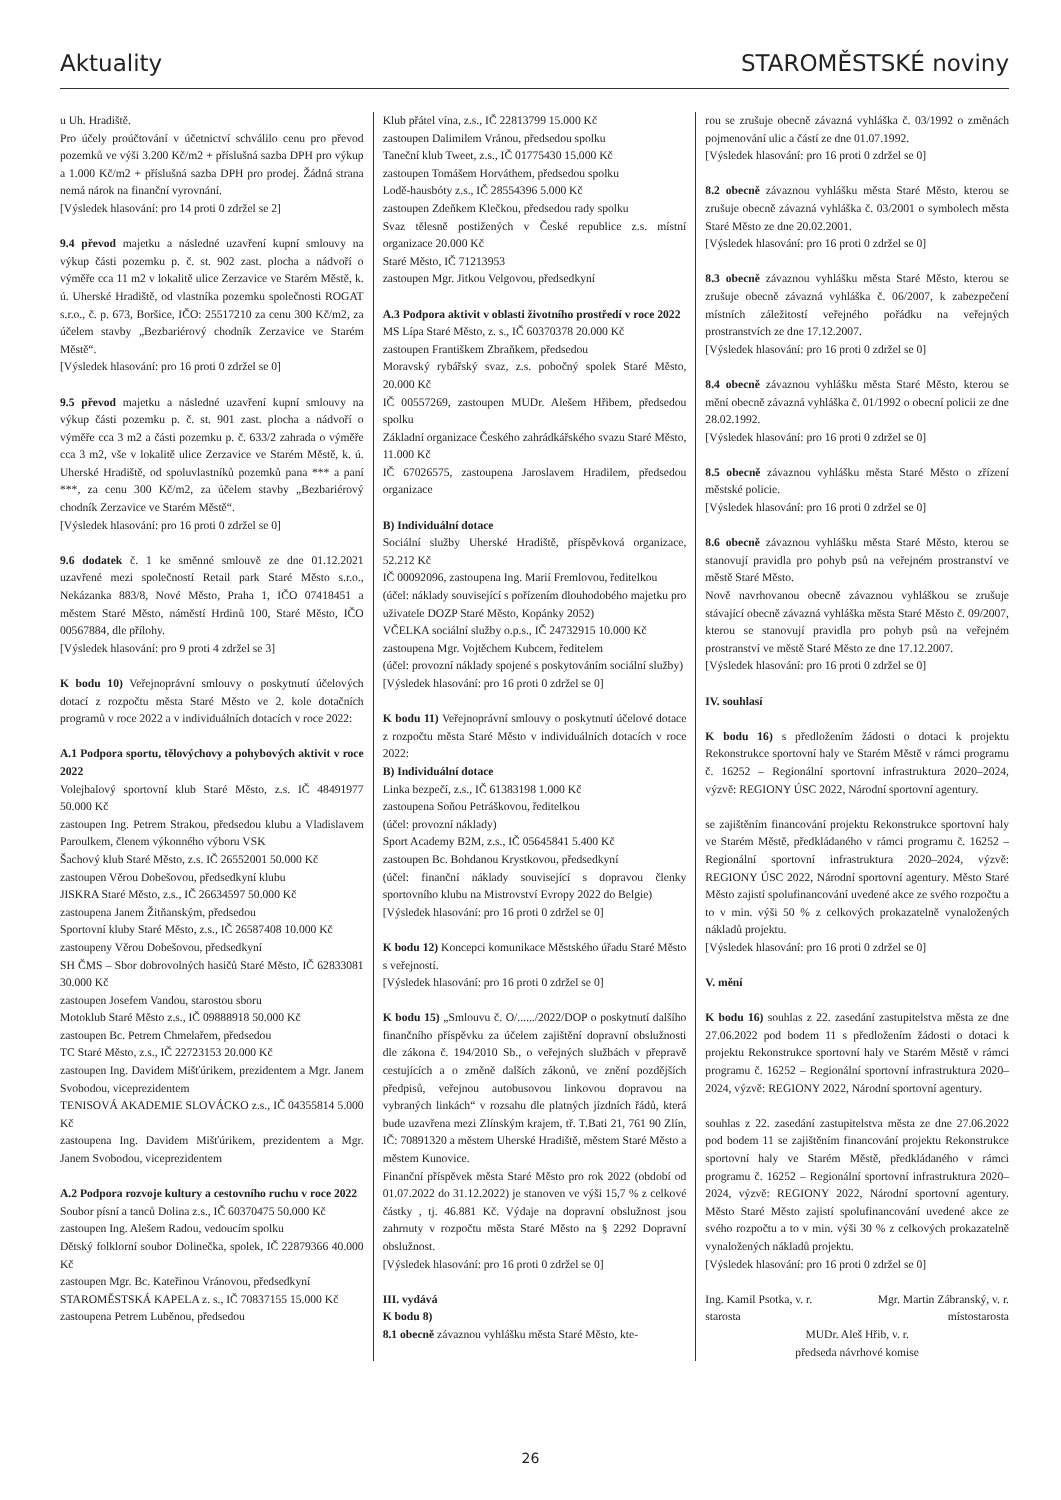Aktuality STAROMĚSTSKÉ noviny
u Uh. Hradiště.
Pro účely proúčtování v účetnictví schválilo cenu pro převod pozemků ve výši 3.200 Kč/m2 + příslušná sazba DPH pro výkup a 1.000 Kč/m2 + příslušná sazba DPH pro prodej. Žádná strana nemá nárok na finanční vyrovnání.
[Výsledek hlasování: pro 14 proti 0 zdržel se 2]
9.4 převod majetku a následné uzavření kupní smlouvy na výkup části pozemku p. č. st. 902 zast. plocha a nádvoří o výměře cca 11 m2 v lokalitě ulice Zerzavice ve Starém Městě, k. ú. Uherské Hradiště, od vlastníka pozemku společnosti ROGAT s.r.o., č. p. 673, Boršice, IČO: 25517210 za cenu 300 Kč/m2, za účelem stavby „Bezbariérový chodník Zerzavice ve Starém Městě“.
[Výsledek hlasování: pro 16 proti 0 zdržel se 0]
9.5 převod majetku a následné uzavření kupní smlouvy na výkup části pozemku p. č. st. 901 zast. plocha a nádvoří o výměře cca 3 m2 a části pozemku p. č. 633/2 zahrada o výměře cca 3 m2, vše v lokalitě ulice Zerzavice ve Starém Městě, k. ú. Uherské Hradiště, od spoluvlastníků pozemků pana *** a paní ***, za cenu 300 Kč/m2, za účelem stavby „Bezbariérový chodník Zerzavice ve Starém Městě“.
[Výsledek hlasování: pro 16 proti 0 zdržel se 0]
9.6 dodatek č. 1 ke směnné smlouvě ze dne 01.12.2021 uzavřené mezi společností Retail park Staré Město s.r.o., Nekázanka 883/8, Nové Město, Praha 1, IČO 07418451 a městem Staré Město, náměstí Hrdinů 100, Staré Město, IČO 00567884, dle přílohy.
[Výsledek hlasování: pro 9 proti 4 zdržel se 3]
K bodu 10) Veřejnoprávní smlouvy o poskytnutí účelových dotací z rozpočtu města Staré Město ve 2. kole dotačních programů v roce 2022 a v individuálních dotacích v roce 2022:
A.1 Podpora sportu, tělovýchovy a pohybových aktivit v roce 2022
Volejbalový sportovní klub Staré Město, z.s. IČ 48491977 50.000 Kč
zastoupen Ing. Petrem Strakou, předsedou klubu a Vladislavem Paroulkem, členem výkonného výboru VSK
Šachový klub Staré Město, z.s. IČ 26552001 50.000 Kč
zastoupen Věrou Dobešovou, předsedkyní klubu
JISKRA Staré Město, z.s., IČ 26634597 50.000 Kč
zastoupena Janem Žitňanským, předsedou
Sportovní kluby Staré Město, z.s., IČ 26587408 10.000 Kč
zastoupeny Věrou Dobešovou, předsedkyní
SH ČMS – Sbor dobrovolných hasičů Staré Město, IČ 62833081 30.000 Kč
zastoupen Josefem Vandou, starostou sboru
Motoklub Staré Město z.s., IČ 09888918 50.000 Kč
zastoupen Bc. Petrem Chmelařem, předsedou
TC Staré Město, z.s., IČ 22723153 20.000 Kč
zastoupen Ing. Davidem Mišťúrikem, prezidentem a Mgr. Janem Svobodou, viceprezidentem
TENISOVÁ AKADEMIE SLOVÁCKO z.s., IČ 04355814 5.000 Kč
zastoupena Ing. Davidem Mišťúrikem, prezidentem a Mgr. Janem Svobodou, viceprezidentem
A.2 Podpora rozvoje kultury a cestovního ruchu v roce 2022
Soubor písní a tanců Dolina z.s., IČ 60370475 50.000 Kč
zastoupen Ing. Alešem Radou, vedoucím spolku
Dětský folklorní soubor Dolinečka, spolek, IČ 22879366 40.000 Kč
zastoupen Mgr. Bc. Kateřinou Vránovou, předsedkyní
STAROMĚSTSKÁ KAPELA z. s., IČ 70837155 15.000 Kč
zastoupena Petrem Luběnou, předsedou
Klub přátel vína, z.s., IČ 22813799 15.000 Kč
zastoupen Dalimilem Vránou, předsedou spolku
Taneční klub Tweet, z.s., IČ 01775430 15.000 Kč
zastoupen Tomášem Horváthem, předsedou spolku
Lodě-hausbóty z.s., IČ 28554396 5.000 Kč
zastoupen Zdeňkem Klečkou, předsedou rady spolku
Svaz tělesně postižených v České republice z.s. místní organizace 20.000 Kč
Staré Město, IČ 71213953
zastoupen Mgr. Jitkou Velgovou, předsedkyní
A.3 Podpora aktivit v oblasti životního prostředí v roce 2022
MS Lípa Staré Město, z. s., IČ 60370378 20.000 Kč
zastoupen Františkem Zbraňkem, předsedou
Moravský rybářský svaz, z.s. pobočný spolek Staré Město, 20.000 Kč
IČ 00557269, zastoupen MUDr. Alešem Hřibem, předsedou spolku
Základní organizace Českého zahrádkářského svazu Staré Město, 11.000 Kč
IČ 67026575, zastoupena Jaroslavem Hradilem, předsedou organizace
B) Individuální dotace
Sociální služby Uherské Hradiště, příspěvková organizace, 52.212 Kč
IČ 00092096, zastoupena Ing. Marií Fremlovou, ředitelkou
(účel: náklady související s pořízením dlouhodobého majetku pro uživatele DOZP Staré Město, Kopánky 2052)
VČELKA sociální služby o.p.s., IČ 24732915 10.000 Kč
zastoupena Mgr. Vojtěchem Kubcem, ředitelem
(účel: provozní náklady spojené s poskytováním sociální služby)
[Výsledek hlasování: pro 16 proti 0 zdržel se 0]
K bodu 11) Veřejnoprávní smlouvy o poskytnutí účelové dotace z rozpočtu města Staré Město v individuálních dotacích v roce 2022:
B) Individuální dotace
Linka bezpečí, z.s., IČ 61383198 1.000 Kč
zastoupena Soňou Petráškovou, ředitelkou
(účel: provozní náklady)
Sport Academy B2M, z.s., IČ 05645841 5.400 Kč
zastoupen Bc. Bohdanou Krystkovou, předsedkyní
(účel: finanční náklady související s dopravou členky sportovního klubu na Mistrovství Evropy 2022 do Belgie)
[Výsledek hlasování: pro 16 proti 0 zdržel se 0]
K bodu 12) Koncepci komunikace Městského úřadu Staré Město s veřejností.
[Výsledek hlasování: pro 16 proti 0 zdržel se 0]
K bodu 15) „Smlouvu č. O/....../2022/DOP o poskytnutí dalšího finančního příspěvku za účelem zajištění dopravní obslužnosti dle zákona č. 194/2010 Sb., o veřejných službách v přepravě cestujících a o změně dalších zákonů, ve znění pozdějších předpisů, veřejnou autobusovou linkovou dopravou na vybraných linkách“ v rozsahu dle platných jízdních řádů, která bude uzavřena mezi Zlínským krajem, tř. T.Bati 21, 761 90 Zlín, IČ: 70891320 a městem Uherské Hradiště, městem Staré Město a městem Kunovice.
Finanční příspěvek města Staré Město pro rok 2022 (období od 01.07.2022 do 31.12.2022) je stanoven ve výši 15,7 % z celkové částky , tj. 46.881 Kč. Výdaje na dopravní obslužnost jsou zahrnuty v rozpočtu města Staré Město na § 2292 Dopravní obslužnost.
[Výsledek hlasování: pro 16 proti 0 zdržel se 0]
III. vydává
K bodu 8)
8.1 obecně závaznou vyhlášku města Staré Město, kte-
rou se zrušuje obecně závazná vyhláška č. 03/1992 o změnách pojmenování ulic a částí ze dne 01.07.1992.
[Výsledek hlasování: pro 16 proti 0 zdržel se 0]
8.2 obecně závaznou vyhlášku města Staré Město, kterou se zrušuje obecně závazná vyhláška č. 03/2001 o symbolech města Staré Město ze dne 20.02.2001.
[Výsledek hlasování: pro 16 proti 0 zdržel se 0]
8.3 obecně závaznou vyhlášku města Staré Město, kterou se zrušuje obecně závazná vyhláška č. 06/2007, k zabezpečení místních záležitostí veřejného pořádku na veřejných prostranstvích ze dne 17.12.2007.
[Výsledek hlasování: pro 16 proti 0 zdržel se 0]
8.4 obecně závaznou vyhlášku města Staré Město, kterou se mění obecně závazná vyhláška č. 01/1992 o obecní policii ze dne 28.02.1992.
[Výsledek hlasování: pro 16 proti 0 zdržel se 0]
8.5 obecně závaznou vyhlášku města Staré Město o zřízení městské policie.
[Výsledek hlasování: pro 16 proti 0 zdržel se 0]
8.6 obecně závaznou vyhlášku města Staré Město, kterou se stanovují pravidla pro pohyb psů na veřejném prostranství ve městě Staré Město.
Nově navrhovanou obecně závaznou vyhláškou se zrušuje stávající obecně závazná vyhláška města Staré Město č. 09/2007, kterou se stanovují pravidla pro pohyb psů na veřejném prostranství ve městě Staré Město ze dne 17.12.2007.
[Výsledek hlasování: pro 16 proti 0 zdržel se 0]
IV. souhlasí
K bodu 16) s předložením žádosti o dotaci k projektu Rekonstrukce sportovní haly ve Starém Městě v rámci programu č. 16252 – Regionální sportovní infrastruktura 2020–2024, výzvě: REGIONY ÚSC 2022, Národní sportovní agentury.
se zajištěním financování projektu Rekonstrukce sportovní haly ve Starém Městě, předkládaného v rámci programu č. 16252 – Regionální sportovní infrastruktura 2020–2024, výzvě: REGIONY ÚSC 2022, Národní sportovní agentury. Město Staré Město zajistí spolufinancování uvedené akce ze svého rozpočtu a to v min. výši 50 % z celkových prokazatelně vynaložených nákladů projektu.
[Výsledek hlasování: pro 16 proti 0 zdržel se 0]
V. mění
K bodu 16) souhlas z 22. zasedání zastupitelstva města ze dne 27.06.2022 pod bodem 11 s předložením žádosti o dotaci k projektu Rekonstrukce sportovní haly ve Starém Městě v rámci programu č. 16252 – Regionální sportovní infrastruktura 2020–2024, výzvě: REGIONY 2022, Národní sportovní agentury.
souhlas z 22. zasedání zastupitelstva města ze dne 27.06.2022 pod bodem 11 se zajištěním financování projektu Rekonstrukce sportovní haly ve Starém Městě, předkládaného v rámci programu č. 16252 – Regionální sportovní infrastruktura 2020–2024, výzvě: REGIONY 2022, Národní sportovní agentury. Město Staré Město zajistí spolufinancování uvedené akce ze svého rozpočtu a to v min. výši 30 % z celkových prokazatelně vynaložených nákladů projektu.
[Výsledek hlasování: pro 16 proti 0 zdržel se 0]
Ing. Kamil Psotka, v. r. Mgr. Martin Zábranský, v. r.
starosta místostarosta
MUDr. Aleš Hřib, v. r.
předseda návrhové komise
26